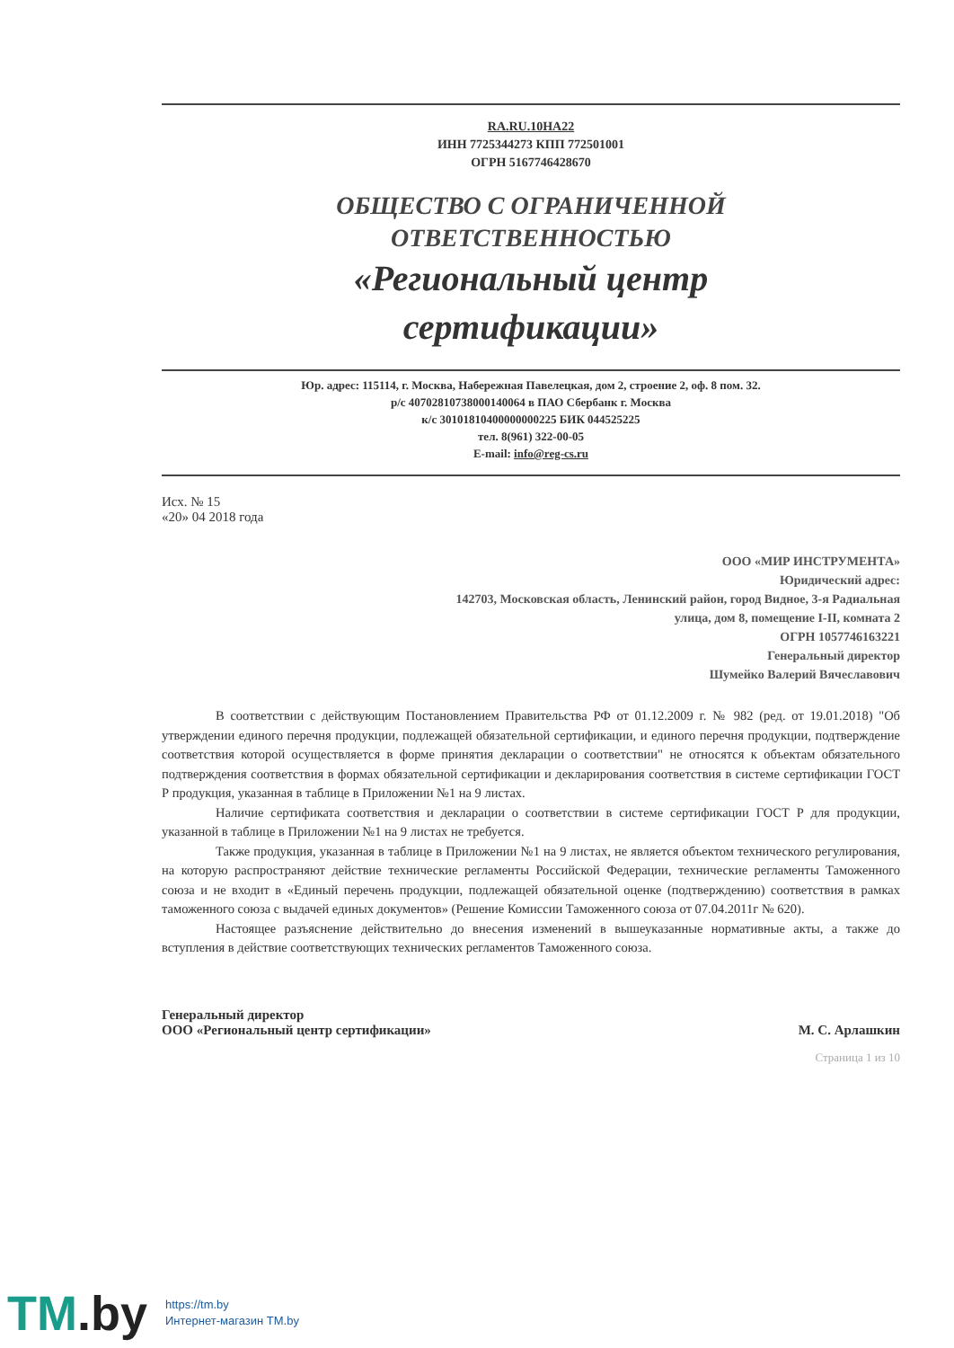RA.RU.10НА22
ИНН 7725344273 КПП 772501001
ОГРН 5167746428670
ОБЩЕСТВО С ОГРАНИЧЕННОЙ
ОТВЕТСТВЕННОСТЬЮ
«Региональный центр
сертификации»
Юр. адрес: 115114, г. Москва, Набережная Павелецкая, дом 2, строение 2, оф. 8 пом. 32.
р/с 40702810738000140064 в ПАО Сбербанк г. Москва
к/с 30101810400000000225 БИК 044525225
тел. 8(961) 322-00-05
E-mail: info@reg-cs.ru
Исх. № 15
«20» 04 2018 года
ООО «МИР ИНСТРУМЕНТА»
Юридический адрес:
142703, Московская область, Ленинский район, город Видное, 3-я Радиальная улица, дом 8, помещение I-II, комната 2
ОГРН 1057746163221
Генеральный директор
Шумейко Валерий Вячеславович
В соответствии с действующим Постановлением Правительства РФ от 01.12.2009 г. № 982 (ред. от 19.01.2018) "Об утверждении единого перечня продукции, подлежащей обязательной сертификации, и единого перечня продукции, подтверждение соответствия которой осуществляется в форме принятия декларации о соответствии" не относятся к объектам обязательного подтверждения соответствия в формах обязательной сертификации и декларирования соответствия в системе сертификации ГОСТ Р продукция, указанная в таблице в Приложении №1 на 9 листах.
Наличие сертификата соответствия и декларации о соответствии в системе сертификации ГОСТ Р для продукции, указанной в таблице в Приложении №1 на 9 листах не требуется.
Также продукция, указанная в таблице в Приложении №1 на 9 листах, не является объектом технического регулирования, на которую распространяют действие технические регламенты Российской Федерации, технические регламенты Таможенного союза и не входит в «Единый перечень продукции, подлежащей обязательной оценке (подтверждению) соответствия в рамках таможенного союза с выдачей единых документов» (Решение Комиссии Таможенного союза от 07.04.2011г № 620).
Настоящее разъяснение действительно до внесения изменений в вышеуказанные нормативные акты, а также до вступления в действие соответствующих технических регламентов Таможенного союза.
Генеральный директор
ООО «Региональный центр сертификации»
М. С. Арлашкин
Страница 1 из 10
TM.by
https://tm.by
Интернет-магазин TM.by